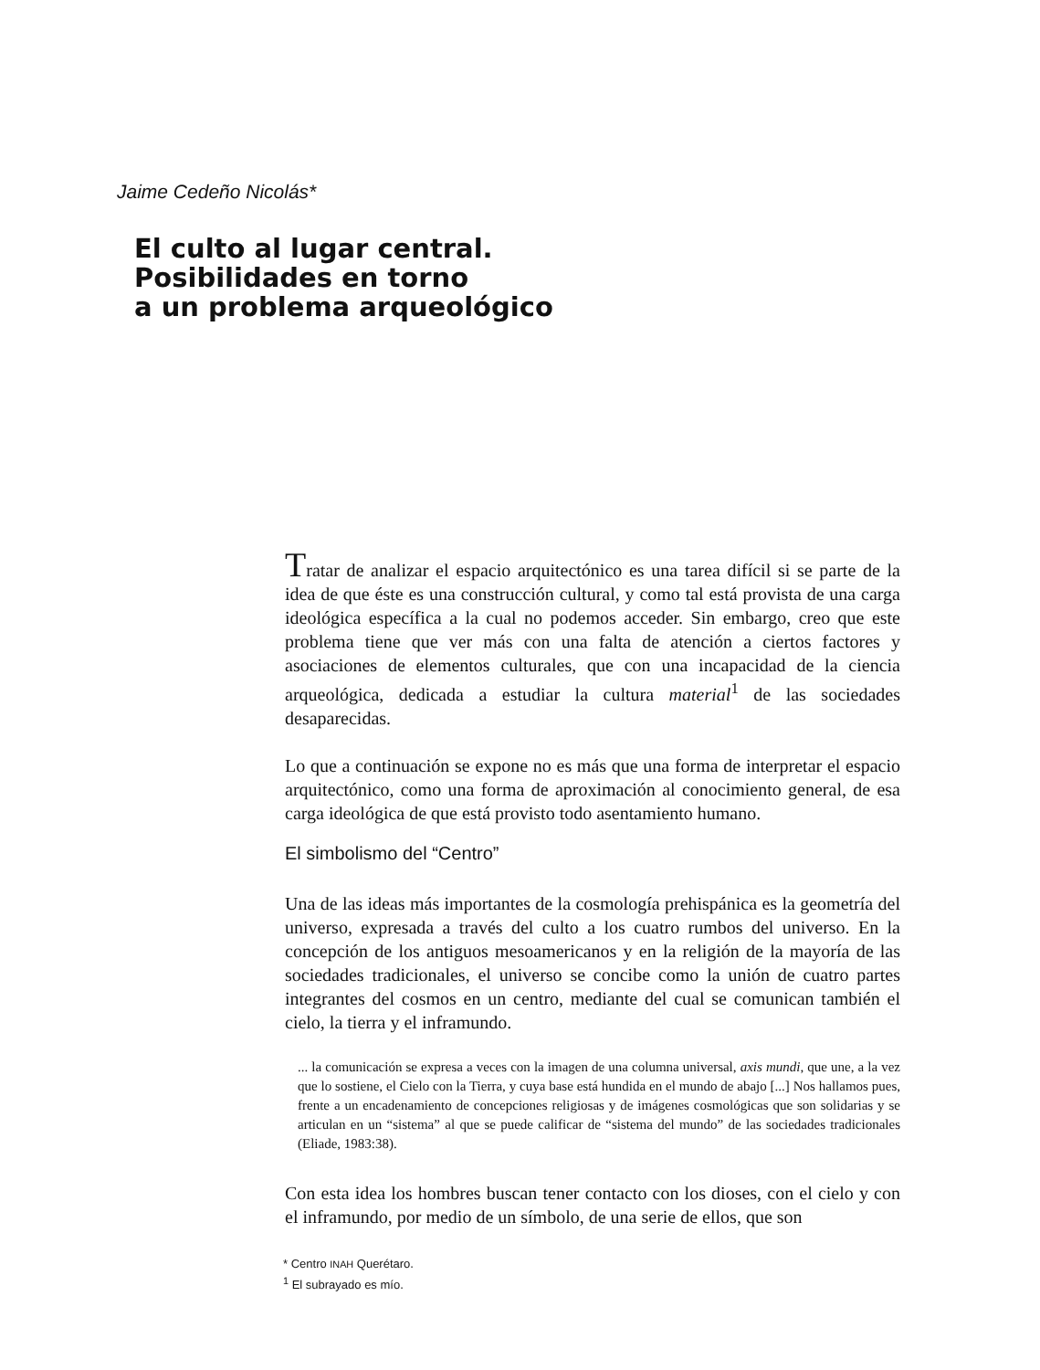Jaime Cedeño Nicolás*
El culto al lugar central.
Posibilidades en torno
a un problema arqueológico
Tratar de analizar el espacio arquitectónico es una tarea difícil si se parte de la idea de que éste es una construcción cultural, y como tal está provista de una carga ideológica específica a la cual no podemos acceder. Sin embargo, creo que este problema tiene que ver más con una falta de atención a ciertos factores y asociaciones de elementos culturales, que con una incapacidad de la ciencia arqueológica, dedicada a estudiar la cultura material<sup>1</sup> de las sociedades desaparecidas.
Lo que a continuación se expone no es más que una forma de interpretar el espacio arquitectónico, como una forma de aproximación al conocimiento general, de esa carga ideológica de que está provisto todo asentamiento humano.
El simbolismo del “Centro”
Una de las ideas más importantes de la cosmología prehispánica es la geometría del universo, expresada a través del culto a los cuatro rumbos del universo. En la concepción de los antiguos mesoamericanos y en la religión de la mayoría de las sociedades tradicionales, el universo se concibe como la unión de cuatro partes integrantes del cosmos en un centro, mediante del cual se comunican también el cielo, la tierra y el inframundo.
... la comunicación se expresa a veces con la imagen de una columna universal, axis mundi, que une, a la vez que lo sostiene, el Cielo con la Tierra, y cuya base está hundida en el mundo de abajo [...] Nos hallamos pues, frente a un encadenamiento de concepciones religiosas y de imágenes cosmológicas que son solidarias y se articulan en un “sistema” al que se puede calificar de “sistema del mundo” de las sociedades tradicionales (Eliade, 1983:38).
Con esta idea los hombres buscan tener contacto con los dioses, con el cielo y con el inframundo, por medio de un símbolo, de una serie de ellos, que son
* Centro INAH Querétaro.
<sup>1</sup> El subrayado es mío.